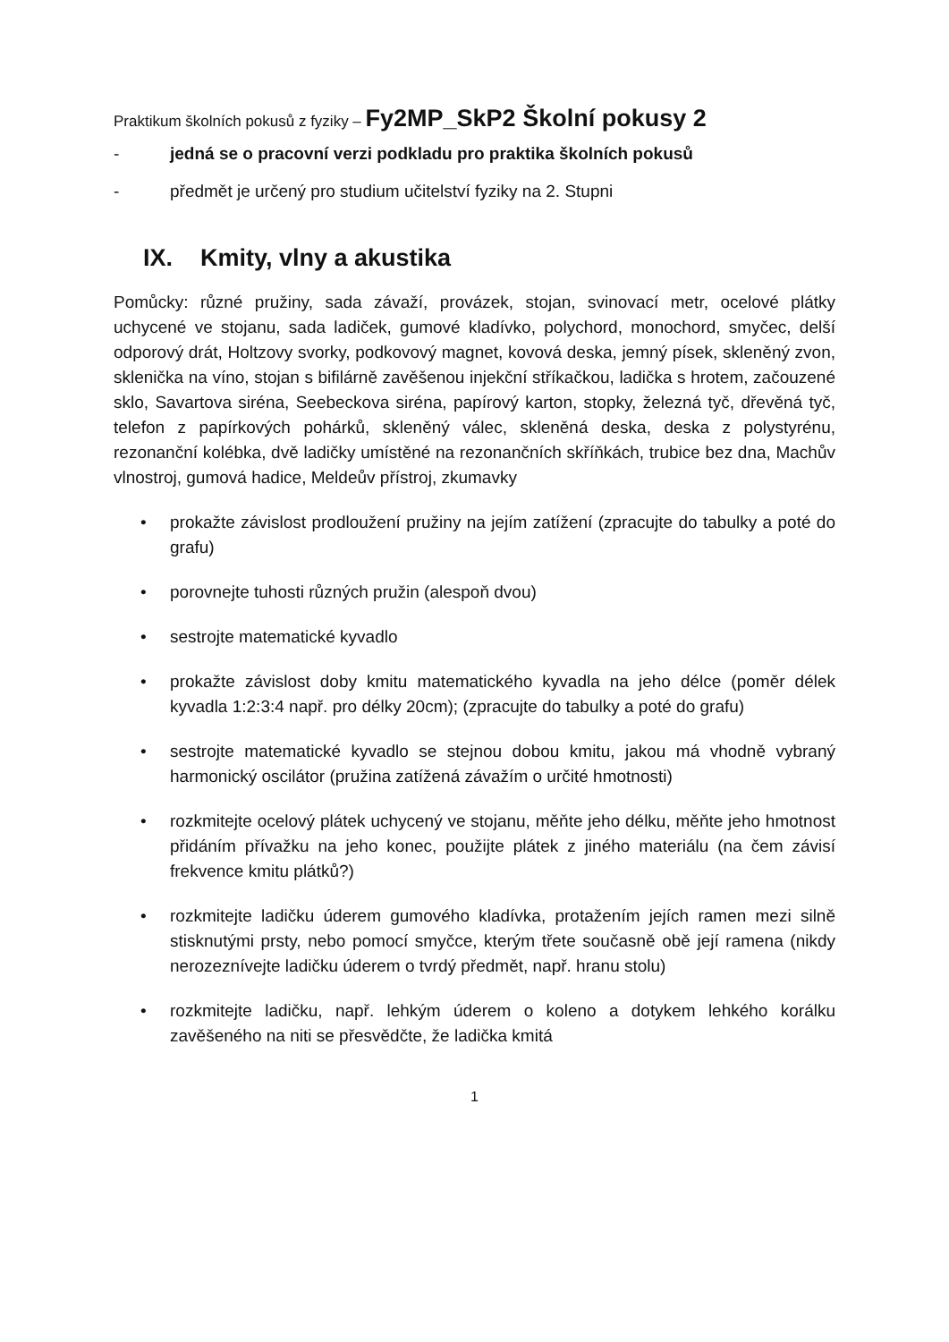Praktikum školních pokusů z fyziky – Fy2MP_SkP2 Školní pokusy 2
- jedná se o pracovní verzi podkladu pro praktika školních pokusů
- předmět je určený pro studium učitelství fyziky na 2. Stupni
IX. Kmity, vlny a akustika
Pomůcky: různé pružiny, sada závaží, provázek, stojan, svinovací metr, ocelové plátky uchycené ve stojanu, sada ladiček, gumové kladívko, polychord, monochord, smyčec, delší odporový drát, Holtzovy svorky, podkovový magnet, kovová deska, jemný písek, skleněný zvon, sklenička na víno, stojan s bifilárně zavěšenou injekční stříkačkou, ladička s hrotem, začouzené sklo, Savartova siréna, Seebeckova siréna, papírový karton, stopky, železná tyč, dřevěná tyč, telefon z papírkových pohárků, skleněný válec, skleněná deska, deska z polystyrénu, rezonanční kolébka, dvě ladičky umístěné na rezonančních skříňkách, trubice bez dna, Machův vlnostroj, gumová hadice, Meldeův přístroj, zkumavky
• prokažte závislost prodloužení pružiny na jejím zatížení (zpracujte do tabulky a poté do grafu)
• porovnejte tuhosti různých pružin (alespoň dvou)
• sestrojte matematické kyvadlo
• prokažte závislost doby kmitu matematického kyvadla na jeho délce (poměr délek kyvadla 1:2:3:4 např. pro délky 20cm); (zpracujte do tabulky a poté do grafu)
• sestrojte matematické kyvadlo se stejnou dobou kmitu, jakou má vhodně vybraný harmonický oscilátor (pružina zatížená závažím o určité hmotnosti)
• rozkmitejte ocelový plátek uchycený ve stojanu, měňte jeho délku, měňte jeho hmotnost přidáním přívažku na jeho konec, použijte plátek z jiného materiálu (na čem závisí frekvence kmitu plátků?)
• rozkmitejte ladičku úderem gumového kladívka, protažením jejích ramen mezi silně stisknutými prsty, nebo pomocí smyčce, kterým třete současně obě její ramena (nikdy nerozeznívejte ladičku úderem o tvrdý předmět, např. hranu stolu)
• rozkmitejte ladičku, např. lehkým úderem o koleno a dotykem lehkého korálku zavěšeného na niti se přesvědčte, že ladička kmitá
1